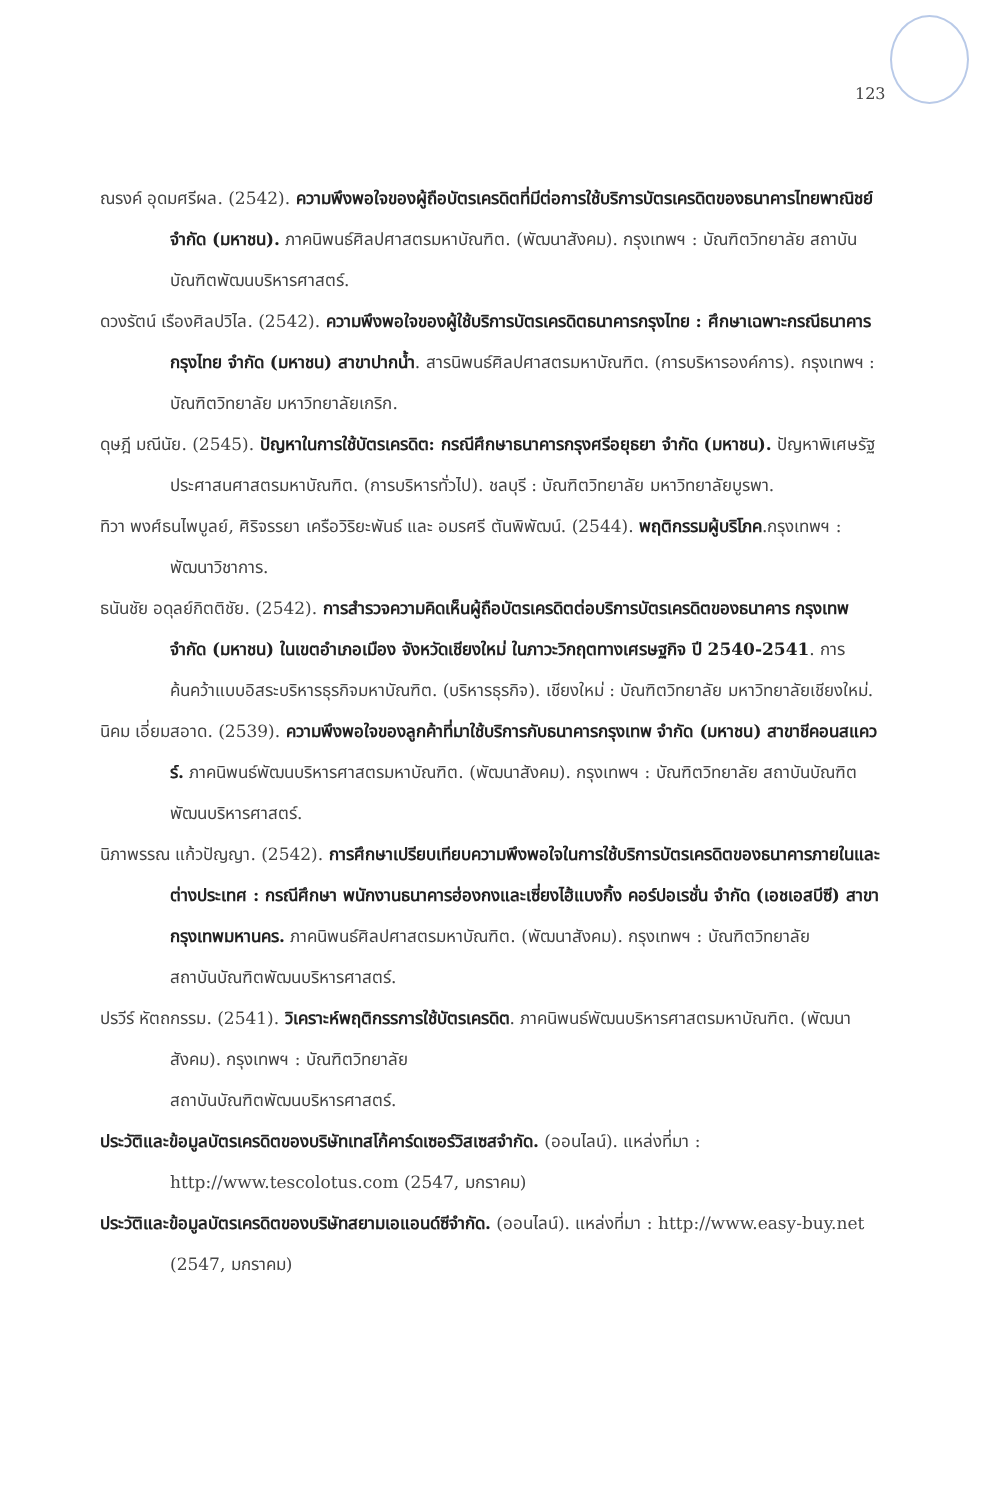123
ณรงค์ อุดมศรีผล. (2542). ความพึงพอใจของผู้ถือบัตรเครดิตที่มีต่อการใช้บริการบัตรเครดิตของธนาคารไทยพาณิชย์ จำกัด (มหาชน). ภาคนิพนธ์ศิลปศาสตรมหาบัณฑิต. (พัฒนาสังคม). กรุงเทพฯ : บัณฑิตวิทยาลัย สถาบันบัณฑิตพัฒนบริหารศาสตร์.
ดวงรัตน์ เรืองศิลปวิไล. (2542). ความพึงพอใจของผู้ใช้บริการบัตรเครดิตธนาคารกรุงไทย : ศึกษาเฉพาะกรณีธนาคารกรุงไทย จำกัด (มหาชน) สาขาปากน้ำ. สารนิพนธ์ศิลปศาสตรมหาบัณฑิต. (การบริหารองค์การ). กรุงเทพฯ : บัณฑิตวิทยาลัย มหาวิทยาลัยเกริก.
ดุษฎี มณีนัย. (2545). ปัญหาในการใช้บัตรเครดิต: กรณีศึกษาธนาคารกรุงศรีอยุธยา จำกัด (มหาชน). ปัญหาพิเศษรัฐประศาสนศาสตรมหาบัณฑิต. (การบริหารทั่วไป). ชลบุรี : บัณฑิตวิทยาลัย มหาวิทยาลัยบูรพา.
ทิวา พงศ์ธนไพบูลย์, ศิริจรรยา เครือวิริยะพันธ์ และ อมรศรี ตันพิพัฒน์. (2544). พฤติกรรมผู้บริโภค.กรุงเทพฯ : พัฒนาวิชาการ.
ธนันชัย อดุลย์กิตติชัย. (2542). การสำรวจความคิดเห็นผู้ถือบัตรเครดิตต่อบริการบัตรเครดิตของธนาคาร กรุงเทพ จำกัด (มหาชน) ในเขตอำเภอเมือง จังหวัดเชียงใหม่ ในภาวะวิกฤตทางเศรษฐกิจ ปี 2540-2541. การค้นคว้าแบบอิสระบริหารธุรกิจมหาบัณฑิต. (บริหารธุรกิจ). เชียงใหม่ : บัณฑิตวิทยาลัย มหาวิทยาลัยเชียงใหม่.
นิคม เอี่ยมสอาด. (2539). ความพึงพอใจของลูกค้าที่มาใช้บริการกับธนาคารกรุงเทพ จำกัด (มหาชน) สาขาชีคอนสแควร์. ภาคนิพนธ์พัฒนบริหารศาสตรมหาบัณฑิต. (พัฒนาสังคม). กรุงเทพฯ : บัณฑิตวิทยาลัย สถาบันบัณฑิตพัฒนบริหารศาสตร์.
นิภาพรรณ แก้วปัญญา. (2542). การศึกษาเปรียบเทียบความพึงพอใจในการใช้บริการบัตรเครดิตของธนาคารภายในและต่างประเทศ : กรณีศึกษา พนักงานธนาคารฮ่องกงและเซี่ยงไฮ้แบงกิ้ง คอร์ปอเรชั่น จำกัด (เอชเอสบีซี) สาขากรุงเทพมหานคร. ภาคนิพนธ์ศิลปศาสตรมหาบัณฑิต. (พัฒนาสังคม). กรุงเทพฯ : บัณฑิตวิทยาลัย
สถาบันบัณฑิตพัฒนบริหารศาสตร์.
ปรวีร์ หัตถกรรม. (2541). วิเคราะห์พฤติกรรการใช้บัตรเครดิต. ภาคนิพนธ์พัฒนบริหารศาสตรมหาบัณฑิต. (พัฒนาสังคม). กรุงเทพฯ : บัณฑิตวิทยาลัย
สถาบันบัณฑิตพัฒนบริหารศาสตร์.
ประวัติและข้อมูลบัตรเครดิตของบริษัทเทสโก้คาร์ดเซอร์วิสเซสจำกัด. (ออนไลน์). แหล่งที่มา : http://www.tescolotus.com (2547, มกราคม)
ประวัติและข้อมูลบัตรเครดิตของบริษัทสยามเอแอนด์ซีจำกัด. (ออนไลน์). แหล่งที่มา : http://www.easy-buy.net (2547, มกราคม)